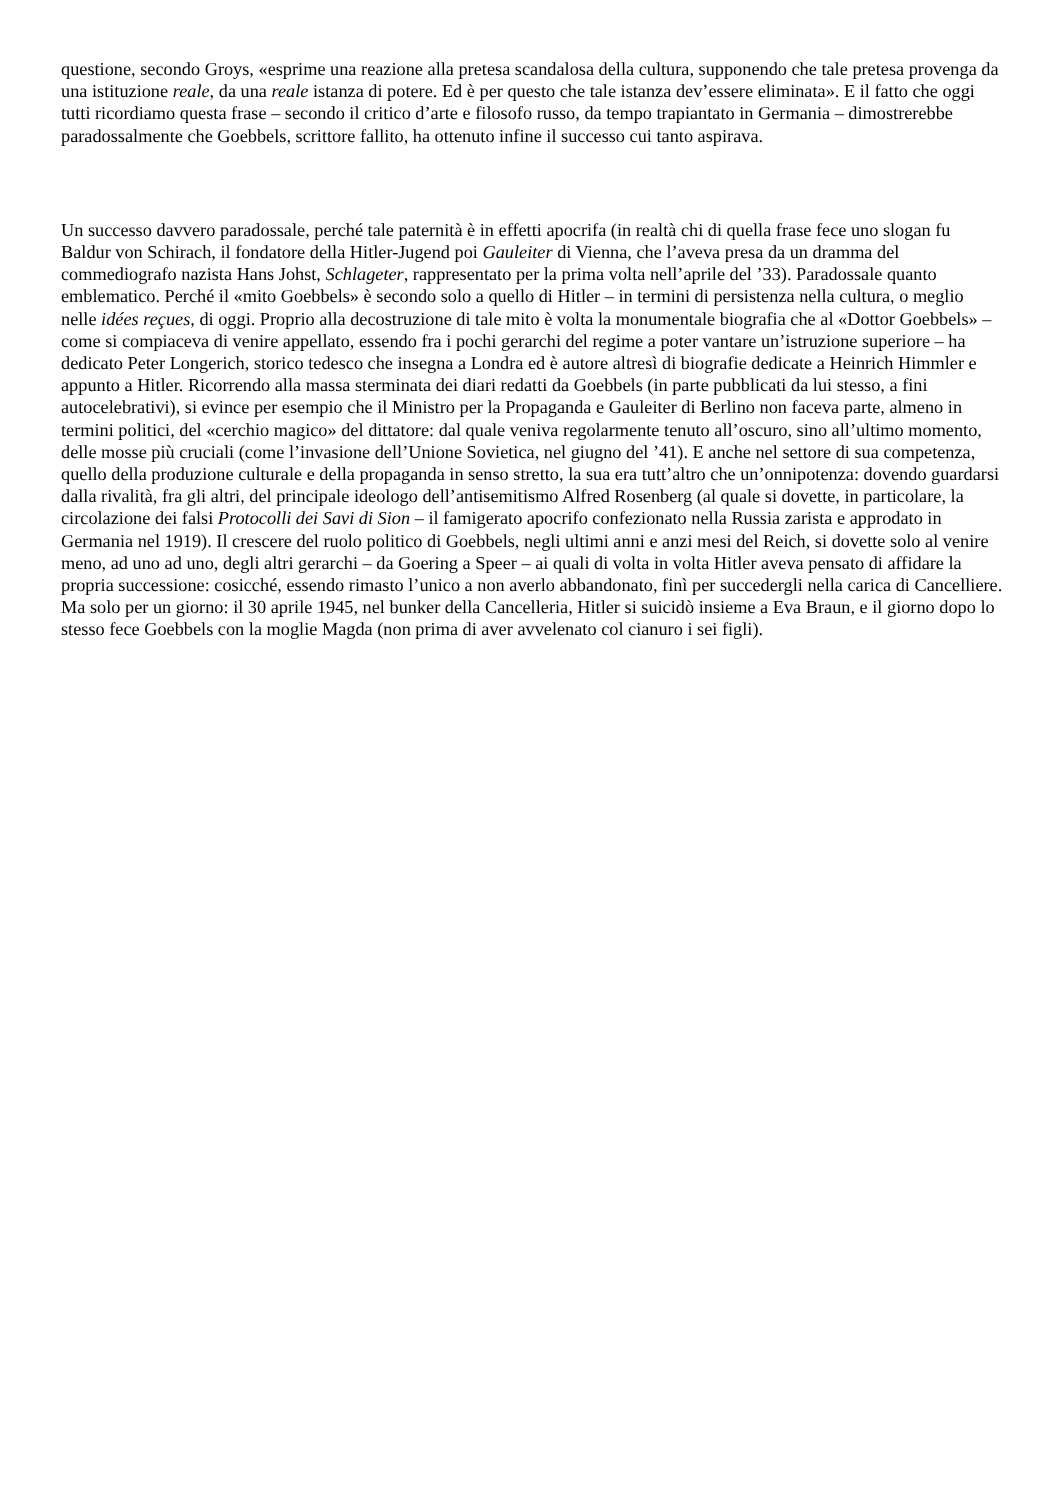questione, secondo Groys, «esprime una reazione alla pretesa scandalosa della cultura, supponendo che tale pretesa provenga da una istituzione reale, da una reale istanza di potere. Ed è per questo che tale istanza dev’essere eliminata». E il fatto che oggi tutti ricordiamo questa frase – secondo il critico d’arte e filosofo russo, da tempo trapiantato in Germania – dimostrerebbe paradossalmente che Goebbels, scrittore fallito, ha ottenuto infine il successo cui tanto aspirava.
Un successo davvero paradossale, perché tale paternità è in effetti apocrifa (in realtà chi di quella frase fece uno slogan fu Baldur von Schirach, il fondatore della Hitler-Jugend poi Gauleiter di Vienna, che l’aveva presa da un dramma del commediografo nazista Hans Johst, Schlageter, rappresentato per la prima volta nell’aprile del ’33). Paradossale quanto emblematico. Perché il «mito Goebbels» è secondo solo a quello di Hitler – in termini di persistenza nella cultura, o meglio nelle idées reçues, di oggi. Proprio alla decostruzione di tale mito è volta la monumentale biografia che al «Dottor Goebbels» – come si compiaceva di venire appellato, essendo fra i pochi gerarchi del regime a poter vantare un’istruzione superiore – ha dedicato Peter Longerich, storico tedesco che insegna a Londra ed è autore altresì di biografie dedicate a Heinrich Himmler e appunto a Hitler. Ricorrendo alla massa sterminata dei diari redatti da Goebbels (in parte pubblicati da lui stesso, a fini autocelebrativi), si evince per esempio che il Ministro per la Propaganda e Gauleiter di Berlino non faceva parte, almeno in termini politici, del «cerchio magico» del dittatore: dal quale veniva regolarmente tenuto all’oscuro, sino all’ultimo momento, delle mosse più cruciali (come l’invasione dell’Unione Sovietica, nel giugno del ’41). E anche nel settore di sua competenza, quello della produzione culturale e della propaganda in senso stretto, la sua era tutt’altro che un’onnipotenza: dovendo guardarsi dalla rivalità, fra gli altri, del principale ideologo dell’antisemitismo Alfred Rosenberg (al quale si dovette, in particolare, la circolazione dei falsi Protocolli dei Savi di Sion – il famigerato apocrifo confezionato nella Russia zarista e approdato in Germania nel 1919). Il crescere del ruolo politico di Goebbels, negli ultimi anni e anzi mesi del Reich, si dovette solo al venire meno, ad uno ad uno, degli altri gerarchi – da Goering a Speer – ai quali di volta in volta Hitler aveva pensato di affidare la propria successione: cosicché, essendo rimasto l’unico a non averlo abbandonato, finì per succedergli nella carica di Cancelliere. Ma solo per un giorno: il 30 aprile 1945, nel bunker della Cancelleria, Hitler si suicidò insieme a Eva Braun, e il giorno dopo lo stesso fece Goebbels con la moglie Magda (non prima di aver avvelenato col cianuro i sei figli).